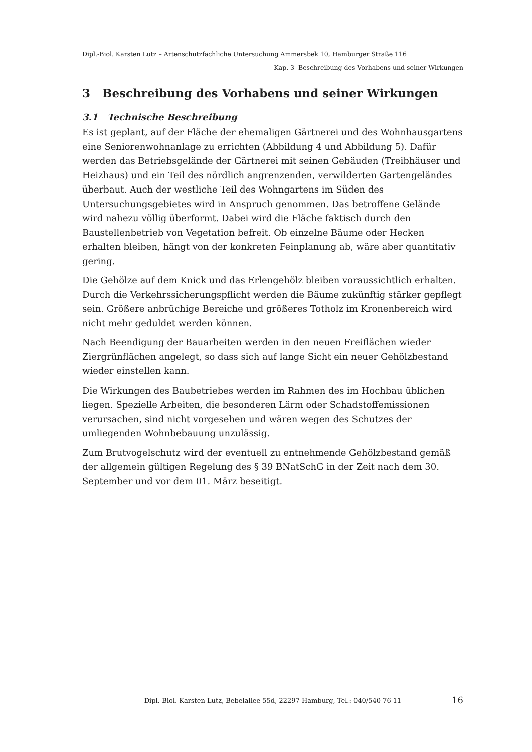Dipl.-Biol. Karsten Lutz – Artenschutzfachliche Untersuchung Ammersbek 10, Hamburger Straße 116
Kap. 3 Beschreibung des Vorhabens und seiner Wirkungen
3 Beschreibung des Vorhabens und seiner Wirkungen
3.1 Technische Beschreibung
Es ist geplant, auf der Fläche der ehemaligen Gärtnerei und des Wohnhausgartens eine Seniorenwohnanlage zu errichten (Abbildung 4 und Abbildung 5). Dafür werden das Betriebsgelände der Gärtnerei mit seinen Gebäuden (Treibhäuser und Heizhaus) und ein Teil des nördlich angrenzenden, verwilderten Gartengeländes überbaut. Auch der westliche Teil des Wohngartens im Süden des Untersuchungsgebietes wird in Anspruch genommen. Das betroffene Gelände wird nahezu völlig überformt. Dabei wird die Fläche faktisch durch den Baustellenbetrieb von Vegetation befreit. Ob einzelne Bäume oder Hecken erhalten bleiben, hängt von der konkreten Feinplanung ab, wäre aber quantitativ gering.
Die Gehölze auf dem Knick und das Erlengehölz bleiben voraussichtlich erhalten. Durch die Verkehrssicherungspflicht werden die Bäume zukünftig stärker gepflegt sein. Größere anbrüchige Bereiche und größeres Totholz im Kronenbereich wird nicht mehr geduldet werden können.
Nach Beendigung der Bauarbeiten werden in den neuen Freiflächen wieder Ziergrünflächen angelegt, so dass sich auf lange Sicht ein neuer Gehölzbestand wieder einstellen kann.
Die Wirkungen des Baubetriebes werden im Rahmen des im Hochbau üblichen liegen. Spezielle Arbeiten, die besonderen Lärm oder Schadstoffemissionen verursachen, sind nicht vorgesehen und wären wegen des Schutzes der umliegenden Wohnbebauung unzulässig.
Zum Brutvogelschutz wird der eventuell zu entnehmende Gehölzbestand gemäß der allgemein gültigen Regelung des § 39 BNatSchG in der Zeit nach dem 30. September und vor dem 01. März beseitigt.
Dipl.-Biol. Karsten Lutz, Bebelallee 55d, 22297 Hamburg, Tel.: 040/540 76 11
16